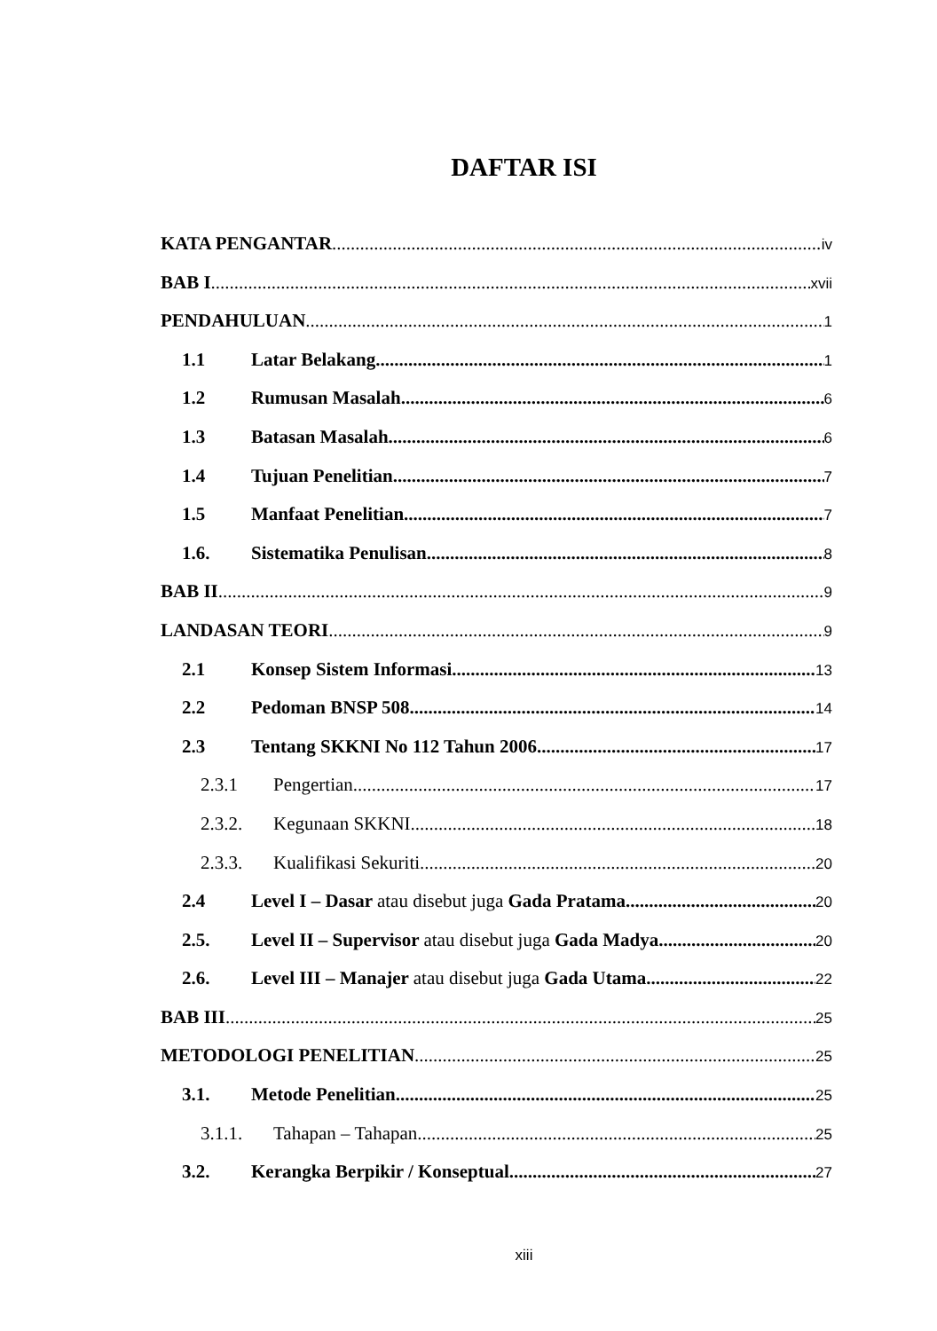DAFTAR ISI
KATA PENGANTAR iv
BAB I xvii
PENDAHULUAN 1
1.1 Latar Belakang 1
1.2 Rumusan Masalah 6
1.3 Batasan Masalah 6
1.4 Tujuan Penelitian 7
1.5 Manfaat Penelitian 7
1.6. Sistematika Penulisan 8
BAB II 9
LANDASAN TEORI 9
2.1 Konsep Sistem Informasi 13
2.2 Pedoman BNSP 508 14
2.3 Tentang SKKNI No 112 Tahun 2006 17
2.3.1 Pengertian 17
2.3.2. Kegunaan SKKNI 18
2.3.3. Kualifikasi Sekuriti 20
2.4 Level I – Dasar atau disebut juga Gada Pratama 20
2.5. Level II – Supervisor atau disebut juga Gada Madya 20
2.6. Level III – Manajer atau disebut juga Gada Utama 22
BAB III 25
METODOLOGI PENELITIAN 25
3.1. Metode Penelitian 25
3.1.1. Tahapan – Tahapan 25
3.2. Kerangka Berpikir / Konseptual 27
xiii